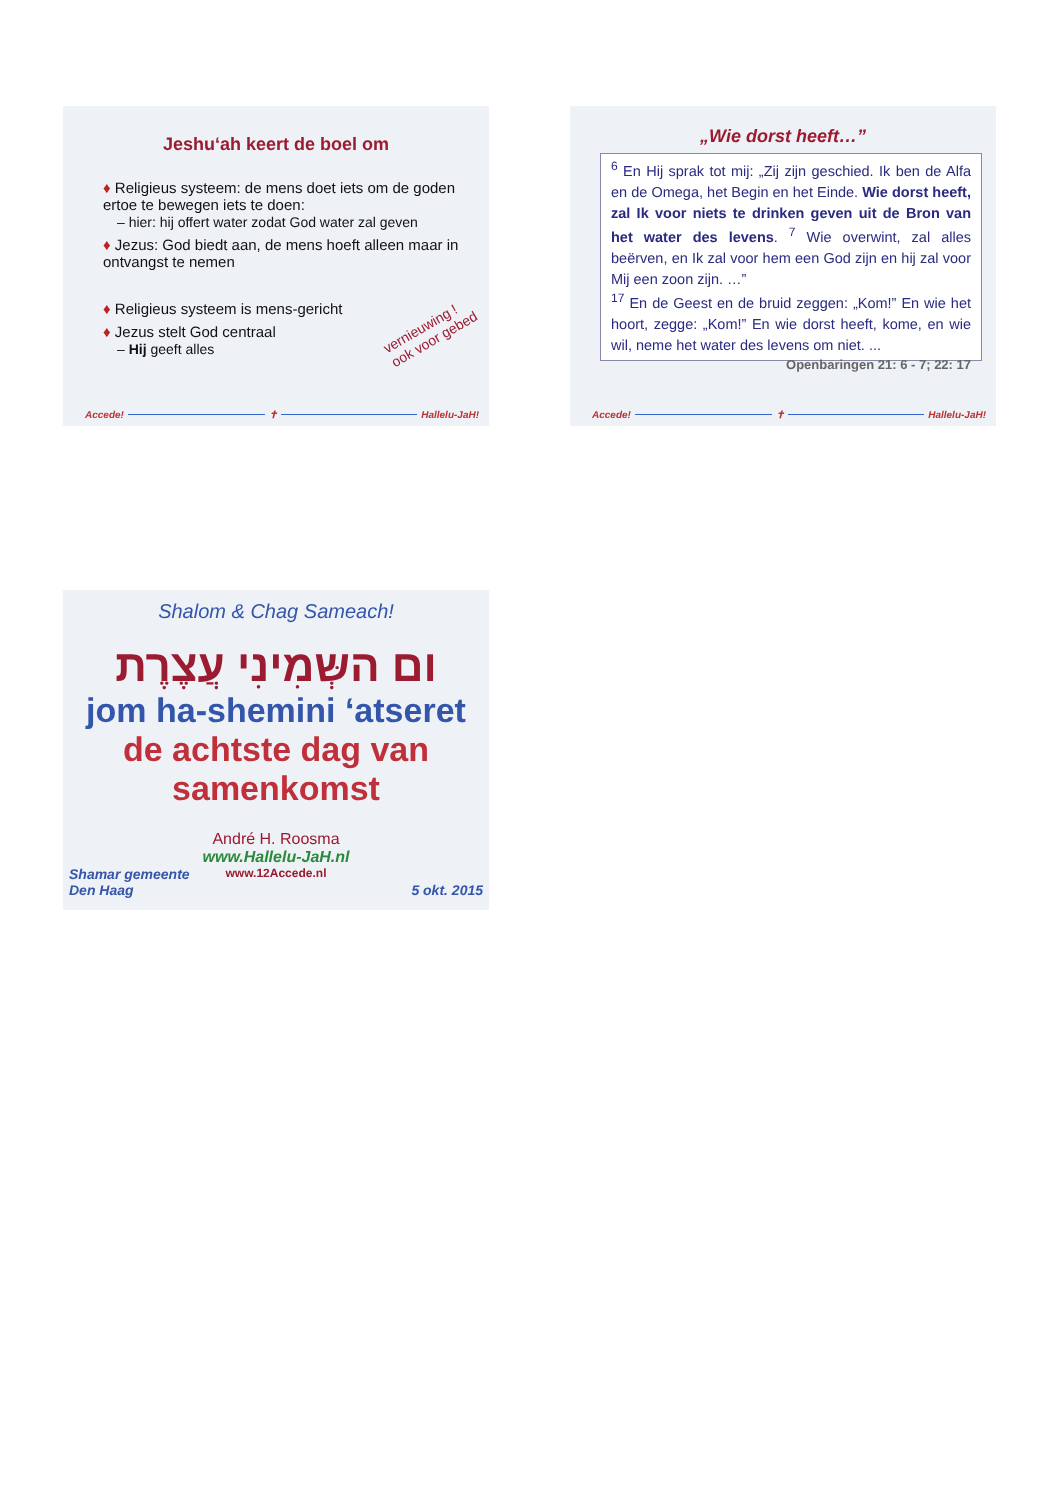Jeshu‘ah keert de boel om
♦ Religieus systeem: de mens doet iets om de goden ertoe te bewegen iets te doen:
– hier: hij offert water zodat God water zal geven
♦ Jezus: God biedt aan, de mens hoeft alleen maar in ontvangst te nemen
♦ Religieus systeem is mens-gericht
♦ Jezus stelt God centraal
– Hij geeft alles
vernieuwing !
ook voor gebed
Accede! ✝ Hallelu-JaH!
„Wie dorst heeft…”
<sup>6</sup> En Hij sprak tot mij: „Zij zijn geschied. Ik ben de Alfa en de Omega, het Begin en het Einde. Wie dorst heeft, zal Ik voor niets te drinken geven uit de Bron van het water des levens. <sup>7</sup> Wie overwint, zal alles beërven, en Ik zal voor hem een God zijn en hij zal voor Mij een zoon zijn. …”
<sup>17</sup> En de Geest en de bruid zeggen: „Kom!” En wie het hoort, zegge: „Kom!” En wie dorst heeft, kome, en wie wil, neme het water des levens om niet. ... Openbaringen 21: 6 - 7; 22: 17
Accede! ✝ Hallelu-JaH!
Shalom & Chag Sameach!
ום השְּמִינִי עֲצֶרֶת
jom ha-shemini ‘atseret
de achtste dag van samenkomst
André H. Roosma
www.Hallelu-JaH.nl
www.12Accede.nl
Shamar gemeente
Den Haag 5 okt. 2015